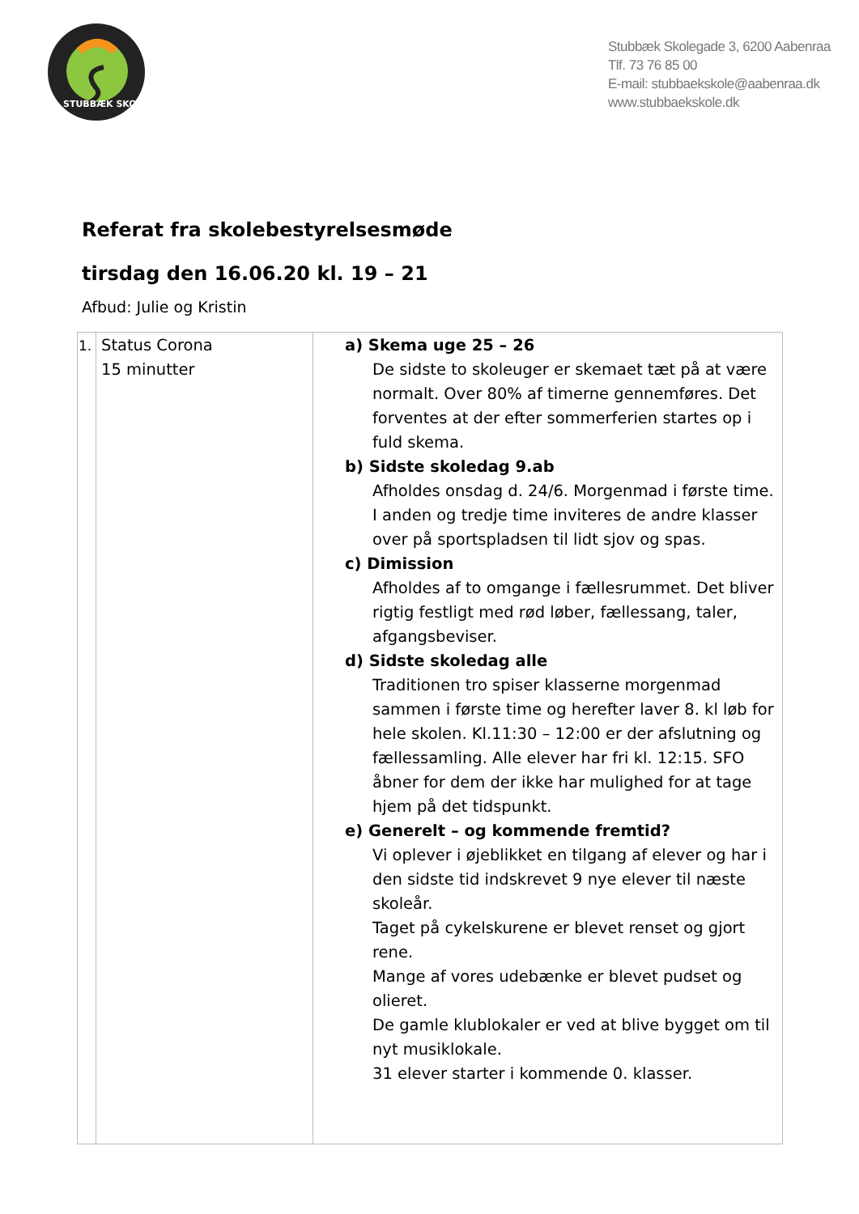STUBBÆK SKOLE
Stubbæk Skolegade 3, 6200 Aabenraa
Tlf. 73 76 85 00
E-mail: stubbaekskole@aabenraa.dk
www.stubbaekskole.dk
Referat fra skolebestyrelsesmøde
tirsdag den 16.06.20 kl. 19 – 21
Afbud: Julie og Kristin
| 1. | Status Corona 15 minutter | a) Skema uge 25 – 26 De sidste to skoleuger er skemaet tæt på at være normalt. Over 80% af timerne gennemføres. Det forventes at der efter sommerferien startes op i fuld skema. b) Sidste skoledag 9.ab Afholdes onsdag d. 24/6. Morgenmad i første time. I anden og tredje time inviteres de andre klasser over på sportspladsen til lidt sjov og spas. c) Dimission Afholdes af to omgange i fællesrummet. Det bliver rigtig festligt med rød løber, fællessang, taler, afgangsbeviser. d) Sidste skoledag alle Traditionen tro spiser klasserne morgenmad sammen i første time og herefter laver 8. kl løb for hele skolen. Kl.11:30 – 12:00 er der afslutning og fællessamling. Alle elever har fri kl. 12:15. SFO åbner for dem der ikke har mulighed for at tage hjem på det tidspunkt. e) Generelt – og kommende fremtid? Vi oplever i øjeblikket en tilgang af elever og har i den sidste tid indskrevet 9 nye elever til næste skoleår. Taget på cykelskurene er blevet renset og gjort rene. Mange af vores udebænke er blevet pudset og olieret. De gamle klublokaler er ved at blive bygget om til nyt musiklokale. 31 elever starter i kommende 0. klasser. |